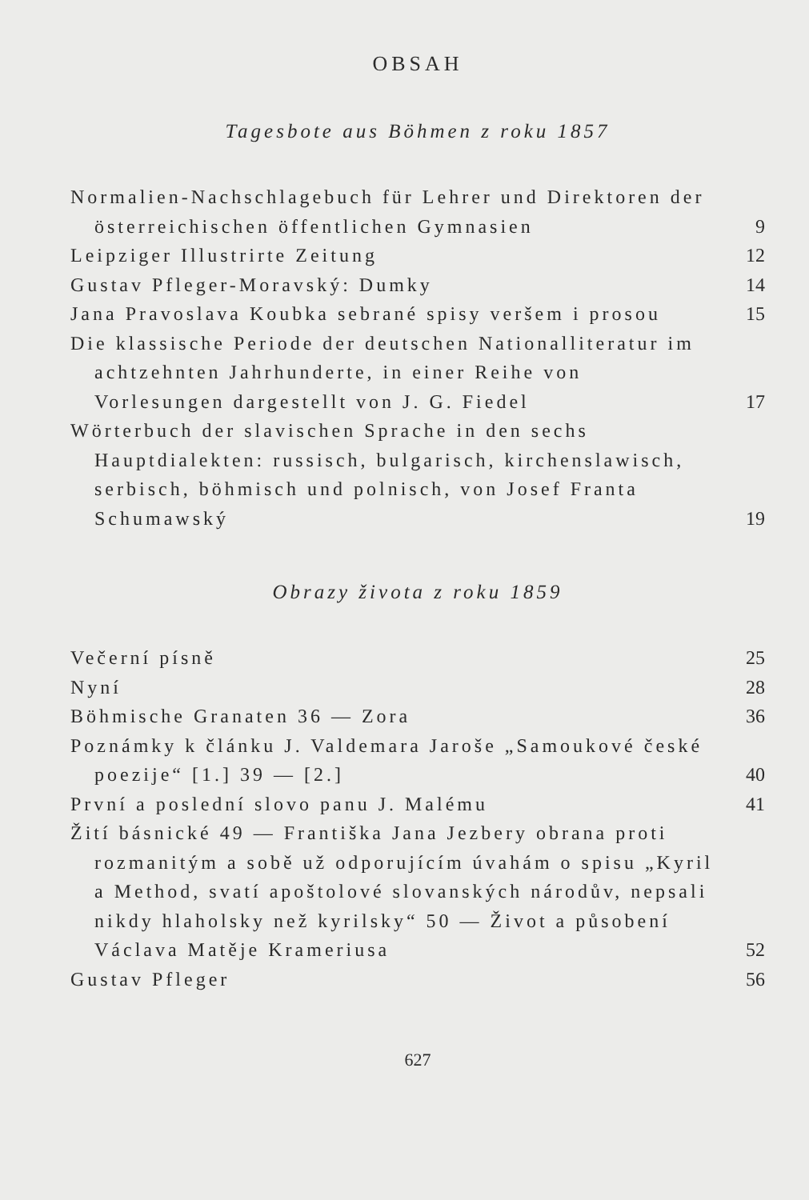OBSAH
Tagesbote aus Böhmen z roku 1857
Normalien-Nachschlagebuch für Lehrer und Direktoren der österreichischen öffentlichen Gymnasien
9
Leipziger Illustrirte Zeitung
12
Gustav Pfleger-Moravský: Dumky
14
Jana Pravoslava Koubka sebrané spisy veršem i prosou
15
Die klassische Periode der deutschen Nationalliteratur im achtzehnten Jahrhunderte, in einer Reihe von Vorlesungen dargestellt von J. G. Fiedel
17
Wörterbuch der slavischen Sprache in den sechs Hauptdialekten: russisch, bulgarisch, kirchenslawisch, serbisch, böhmisch und polnisch, von Josef Franta Schumawský
19
Obrazy života z roku 1859
Večerní písně
25
Nyní
28
Böhmische Granaten 36 — Zora
36
Poznámky k článku J. Valdemara Jaroše „Samoukové české poezije“ [1.] 39 — [2.]
40
První a poslední slovo panu J. Malému
41
Žití básnické 49 — Františka Jana Jezbery obrana proti rozmanitým a sobě už odporujícím úvahám o spisu „Kyril a Method, svatí apoštolové slovanských národův, nepsali nikdy hlaholsky než kyrilsky“ 50 — Život a působení Václava Matěje Krameriusa
52
Gustav Pfleger
56
627